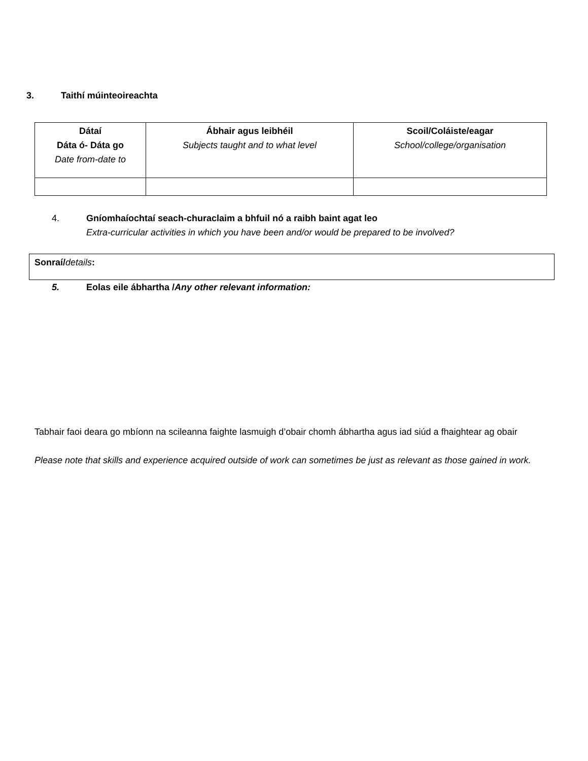3. Taithí múinteoireachta
| Dátaí Dáta ó- Dáta go Date from-date to | Ábhair agus leibhéil Subjects taught and to what level | Scoil/Coláiste/eagar School/college/organisation |
| --- | --- | --- |
4. Gníomhaíochtaí seach-churaclaim a bhfuil nó a raibh baint agat leo
Extra-curricular activities in which you have been and/or would be prepared to be involved?
Sonraí/details:
5. Eolas eile ábhartha /Any other relevant information:
Tabhair faoi deara go mbíonn na scileanna faighte lasmuigh d’obair chomh ábhartha agus iad siúd a fhaightear ag obair
Please note that skills and experience acquired outside of work can sometimes be just as relevant as those gained in work.